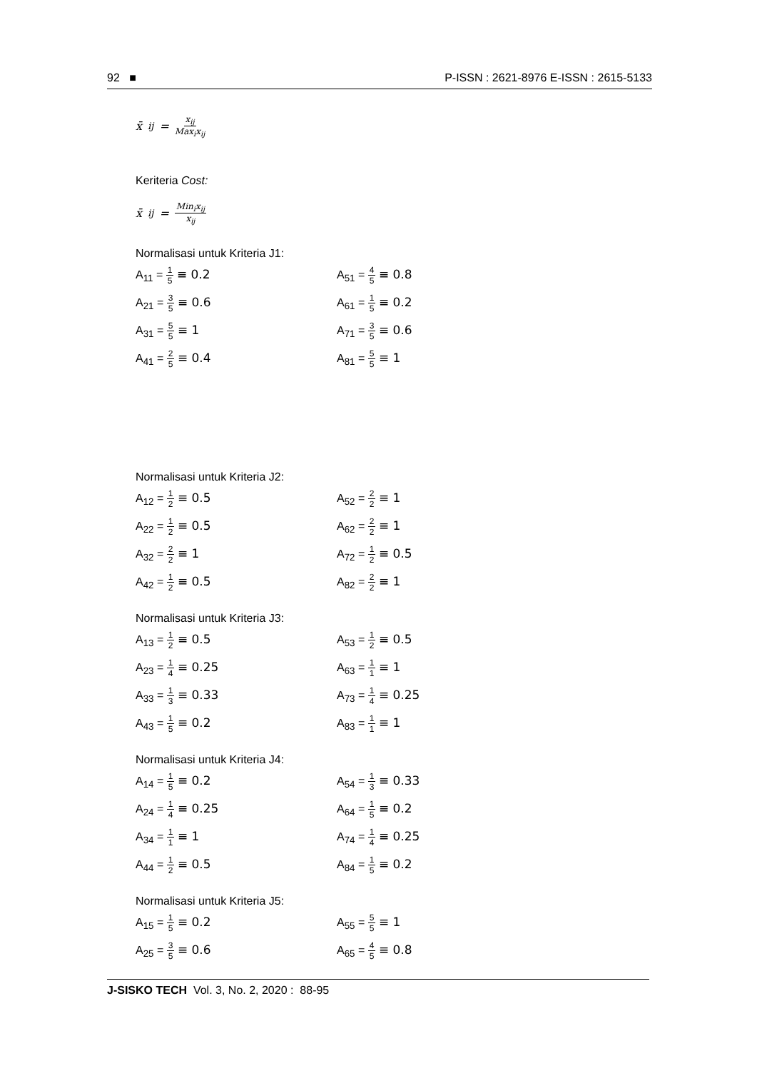92 ■ P-ISSN : 2621-8976 E-ISSN : 2615-5133
x̄<sub>ij</sub> = x<sub>ij</sub> Max<sub>i</sub>x<sub>ij</sub>
Keriteria Cost:
x̄<sub>ij</sub> = Min<sub>i</sub>x<sub>ij</sub> x<sub>ij</sub>
Normalisasi untuk Kriteria J1:
A<sub>11</sub> = 1 5 ≡ 0.2 A<sub>51</sub> = 4 5 ≡ 0.8
A<sub>21</sub> = 3 5 ≡ 0.6 A<sub>61</sub> = 1 5 ≡ 0.2
A<sub>31</sub> = 5 5 ≡ 1 A<sub>71</sub> = 3 5 ≡ 0.6
A<sub>41</sub> = 2 5 ≡ 0.4 A<sub>81</sub> = 5 5 ≡ 1
Normalisasi untuk Kriteria J2:
A<sub>12</sub> = 1 2 ≡ 0.5 A<sub>52</sub> = 2 2 ≡ 1
A<sub>22</sub> = 1 2 ≡ 0.5 A<sub>62</sub> = 2 2 ≡ 1
A<sub>32</sub> = 2 2 ≡ 1 A<sub>72</sub> = 1 2 ≡ 0.5
A<sub>42</sub> = 1 2 ≡ 0.5 A<sub>82</sub> = 2 2 ≡ 1
Normalisasi untuk Kriteria J3:
A<sub>13</sub> = 1 2 ≡ 0.5 A<sub>53</sub> = 1 2 ≡ 0.5
A<sub>23</sub> = 1 4 ≡ 0.25 A<sub>63</sub> = 1 1 ≡ 1
A<sub>33</sub> = 1 3 ≡ 0.33 A<sub>73</sub> = 1 4 ≡ 0.25
A<sub>43</sub> = 1 5 ≡ 0.2 A<sub>83</sub> = 1 1 ≡ 1
Normalisasi untuk Kriteria J4:
A<sub>14</sub> = 1 5 ≡ 0.2 A<sub>54</sub> = 1 3 ≡ 0.33
A<sub>24</sub> = 1 4 ≡ 0.25 A<sub>64</sub> = 1 5 ≡ 0.2
A<sub>34</sub> = 1 1 ≡ 1 A<sub>74</sub> = 1 4 ≡ 0.25
A<sub>44</sub> = 1 2 ≡ 0.5 A<sub>84</sub> = 1 5 ≡ 0.2
Normalisasi untuk Kriteria J5:
A<sub>15</sub> = 1 5 ≡ 0.2 A<sub>55</sub> = 5 5 ≡ 1
A<sub>25</sub> = 3 5 ≡ 0.6 A<sub>65</sub> = 4 5 ≡ 0.8
J-SISKO TECH Vol. 3, No. 2, 2020 : 88-95